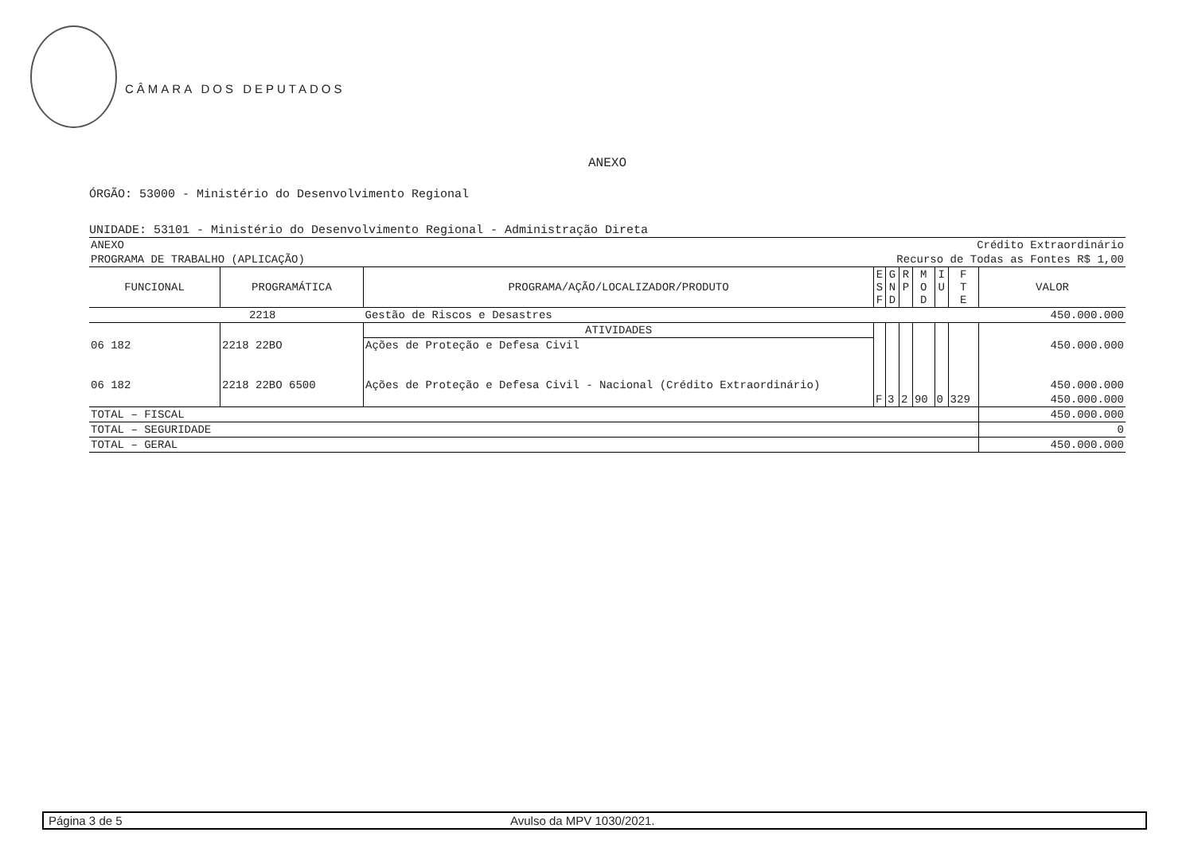CÂMARA DOS DEPUTADOS
ANEXO
ÓRGÃO: 53000 - Ministério do Desenvolvimento Regional
UNIDADE: 53101 - Ministério do Desenvolvimento Regional - Administração Direta
| ANEXO | | | | Crédito Extraordinário | | | | | |
| PROGRAMA DE TRABALHO (APLICAÇÃO) | | | | Recurso de Todas as Fontes R$ 1,00 | | | | | |
| FUNCIONAL | PROGRAMÁTICA | PROGRAMA/AÇÃO/LOCALIZADOR/PRODUTO | E S F | G N D | R P | M O D | I U | F T E | VALOR |
| 2218 | | Gestão de Riscos e Desastres | | | | | | | 450.000.000 |
| | | ATIVIDADES | | | | | | | |
| 06 182 | 2218 22BO | Ações de Proteção e Defesa Civil | | | | | | | 450.000.000 |
| 06 182 | 2218 22BO 6500 | Ações de Proteção e Defesa Civil - Nacional (Crédito Extraordinário) | | | | | | | 450.000.000 |
| | | | F | 3 | 2 | 90 | 0 | 329 | 450.000.000 |
| TOTAL – FISCAL | | | | | | | | | 450.000.000 |
| TOTAL – SEGURIDADE | | | | | | | | | 0 |
| TOTAL – GERAL | | | | | | | | | 450.000.000 |
Página 3 de 5 Avulso da MPV 1030/2021.